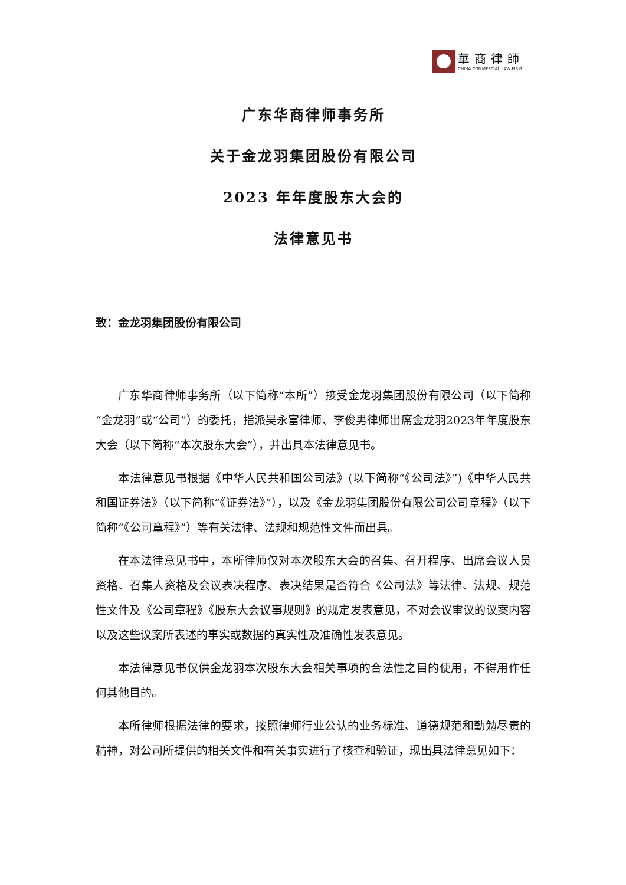華商律師
CHINA COMMERCIAL LAW FIRM
广东华商律师事务所
关于金龙羽集团股份有限公司
2023 年年度股东大会的
法律意见书
致：金龙羽集团股份有限公司
广东华商律师事务所（以下简称“本所”）接受金龙羽集团股份有限公司（以下简称“金龙羽”或“公司”）的委托，指派吴永富律师、李俊男律师出席金龙羽2023年年度股东大会（以下简称“本次股东大会”），并出具本法律意见书。
本法律意见书根据《中华人民共和国公司法》(以下简称“《公司法》”)《中华人民共和国证券法》（以下简称“《证券法》”），以及《金龙羽集团股份有限公司公司章程》（以下简称“《公司章程》”）等有关法律、法规和规范性文件而出具。
在本法律意见书中，本所律师仅对本次股东大会的召集、召开程序、出席会议人员资格、召集人资格及会议表决程序、表决结果是否符合《公司法》等法律、法规、规范性文件及《公司章程》《股东大会议事规则》的规定发表意见，不对会议审议的议案内容以及这些议案所表述的事实或数据的真实性及准确性发表意见。
本法律意见书仅供金龙羽本次股东大会相关事项的合法性之目的使用，不得用作任何其他目的。
本所律师根据法律的要求，按照律师行业公认的业务标准、道德规范和勤勉尽责的精神，对公司所提供的相关文件和有关事实进行了核查和验证，现出具法律意见如下：